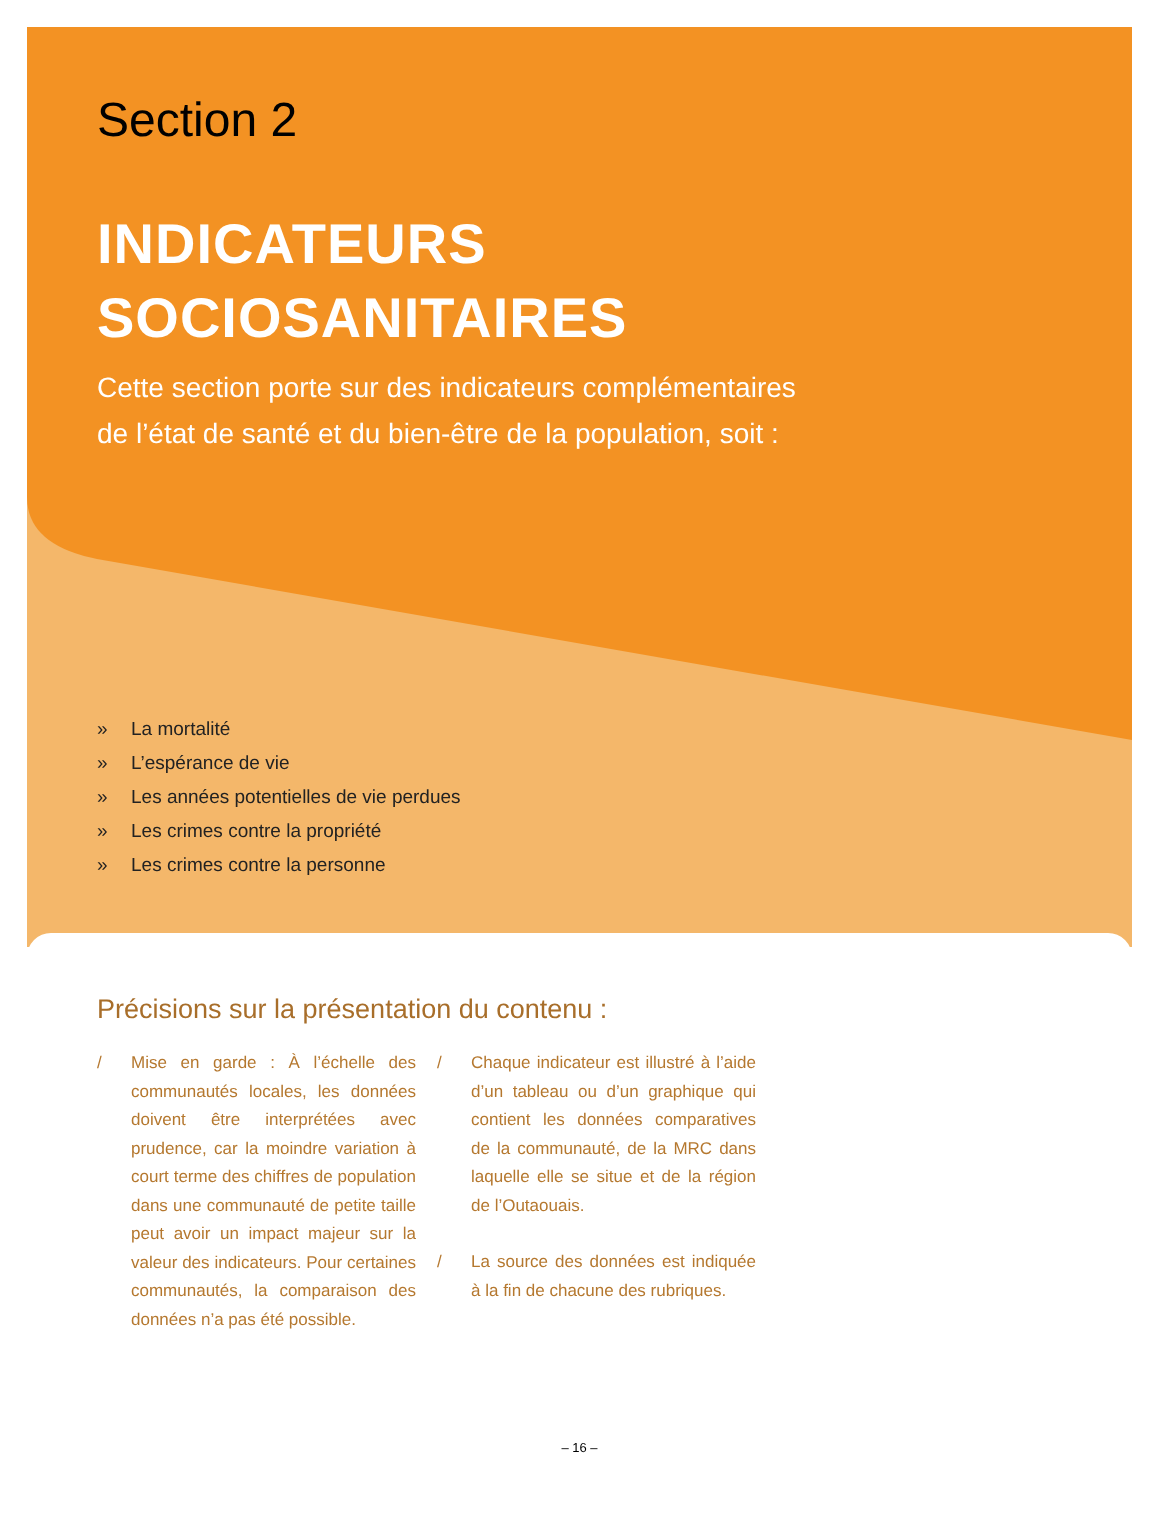Section 2
INDICATEURS
SOCIOSANITAIRES
Cette section porte sur des indicateurs complémentaires
de l’état de santé et du bien-être de la population, soit :
» La mortalité
» L’espérance de vie
» Les années potentielles de vie perdues
» Les crimes contre la propriété
» Les crimes contre la personne
Précisions sur la présentation du contenu :
/ Mise en garde : À l’échelle des communautés locales, les données doivent être interprétées avec prudence, car la moindre variation à court terme des chiffres de population dans une communauté de petite taille peut avoir un impact majeur sur la valeur des indicateurs. Pour certaines communautés, la comparaison des données n’a pas été possible.
/ Chaque indicateur est illustré à l’aide d’un tableau ou d’un graphique qui contient les données comparatives de la communauté, de la MRC dans laquelle elle se situe et de la région de l’Outaouais.
/ La source des données est indiquée à la fin de chacune des rubriques.
– 16 –